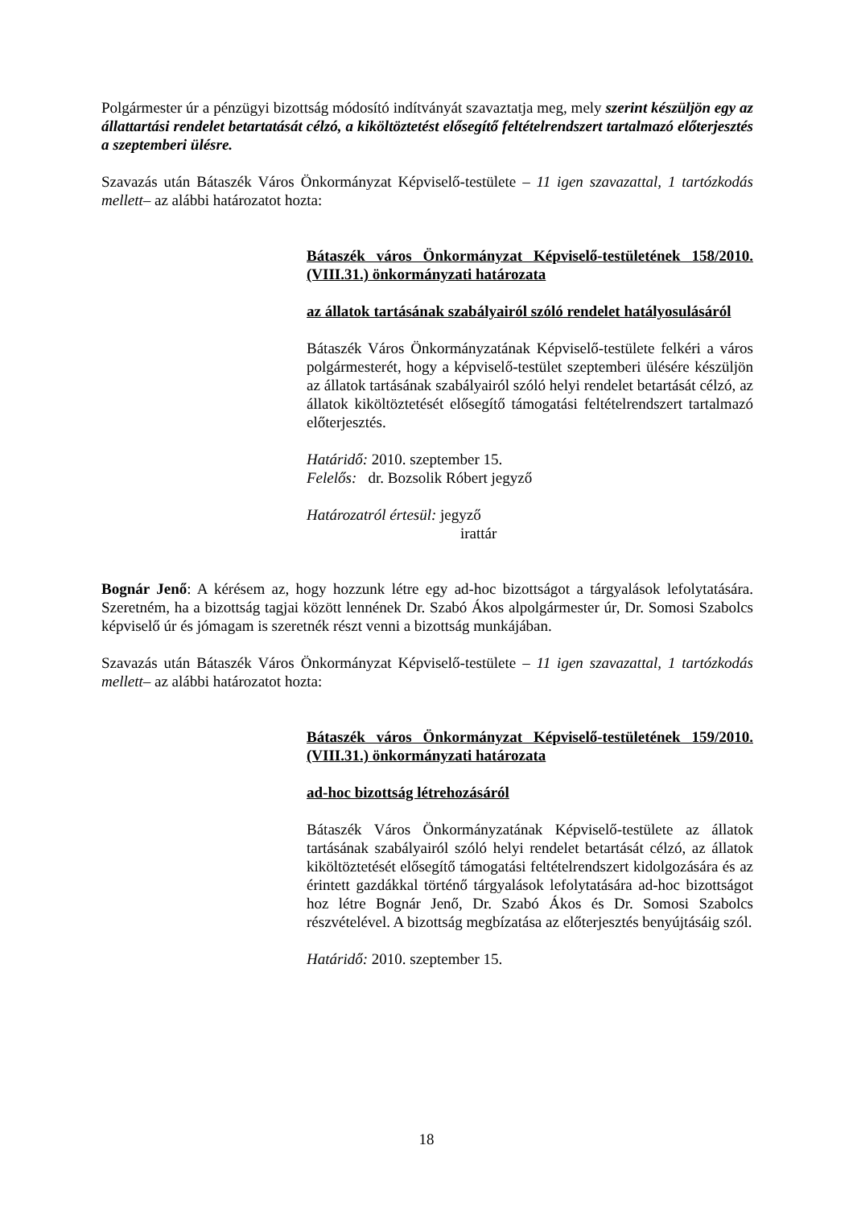Polgármester úr a pénzügyi bizottság módosító indítványát szavaztatja meg, mely szerint készüljön egy az állattartási rendelet betartatását célzó, a kiköltöztetést elősegítő feltételrendszert tartalmazó előterjesztés a szeptemberi ülésre.
Szavazás után Bátaszék Város Önkormányzat Képviselő-testülete – 11 igen szavazattal, 1 tartózkodás mellett– az alábbi határozatot hozta:
Bátaszék város Önkormányzat Képviselő-testületének 158/2010.(VIII.31.) önkormányzati határozata
az állatok tartásának szabályairól szóló rendelet hatályosulásáról
Bátaszék Város Önkormányzatának Képviselő-testülete felkéri a város polgármesterét, hogy a képviselő-testület szeptemberi ülésére készüljön az állatok tartásának szabályairól szóló helyi rendelet betartását célzó, az állatok kiköltöztetését elősegítő támogatási feltételrendszert tartalmazó előterjesztés.
Határidő: 2010. szeptember 15.
Felelős: dr. Bozsolik Róbert jegyző
Határozatról értesül: jegyző
irattár
Bognár Jenő: A kérésem az, hogy hozzunk létre egy ad-hoc bizottságot a tárgyalások lefolytatására. Szeretném, ha a bizottság tagjai között lennének Dr. Szabó Ákos alpolgármester úr, Dr. Somosi Szabolcs képviselő úr és jómagam is szeretnék részt venni a bizottság munkájában.
Szavazás után Bátaszék Város Önkormányzat Képviselő-testülete – 11 igen szavazattal, 1 tartózkodás mellett– az alábbi határozatot hozta:
Bátaszék város Önkormányzat Képviselő-testületének 159/2010.(VIII.31.) önkormányzati határozata
ad-hoc bizottság létrehozásáról
Bátaszék Város Önkormányzatának Képviselő-testülete az állatok tartásának szabályairól szóló helyi rendelet betartását célzó, az állatok kiköltöztetését elősegítő támogatási feltételrendszert kidolgozására és az érintett gazdákkal történő tárgyalások lefolytatására ad-hoc bizottságot hoz létre Bognár Jenő, Dr. Szabó Ákos és Dr. Somosi Szabolcs részvételével. A bizottság megbízatása az előterjesztés benyújtásáig szól.
Határidő: 2010. szeptember 15.
18